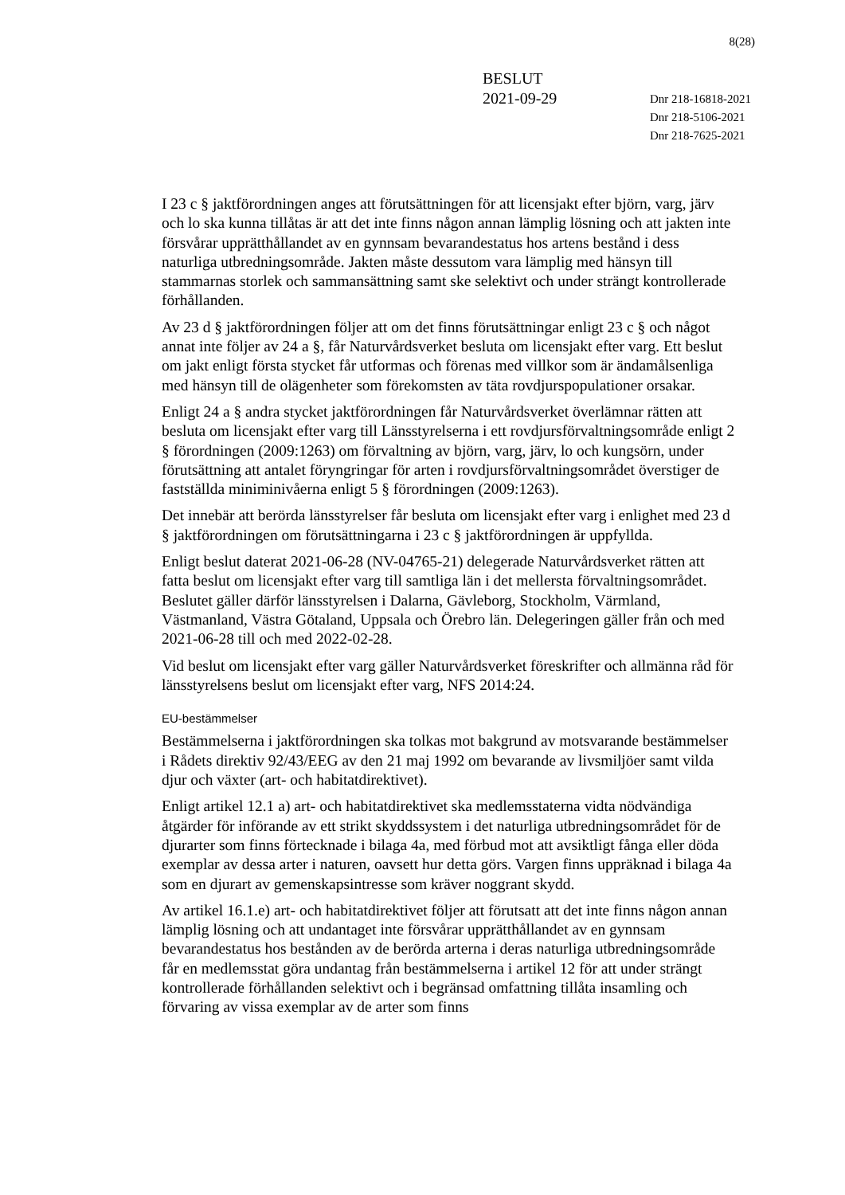8(28)
BESLUT
2021-09-29
Dnr 218-16818-2021
Dnr 218-5106-2021
Dnr 218-7625-2021
I 23 c § jaktförordningen anges att förutsättningen för att licensjakt efter björn, varg, järv och lo ska kunna tillåtas är att det inte finns någon annan lämplig lösning och att jakten inte försvårar upprätthållandet av en gynnsam bevarandestatus hos artens bestånd i dess naturliga utbredningsområde. Jakten måste dessutom vara lämplig med hänsyn till stammarnas storlek och sammansättning samt ske selektivt och under strängt kontrollerade förhållanden.
Av 23 d § jaktförordningen följer att om det finns förutsättningar enligt 23 c § och något annat inte följer av 24 a §, får Naturvårdsverket besluta om licensjakt efter varg. Ett beslut om jakt enligt första stycket får utformas och förenas med villkor som är ändamålsenliga med hänsyn till de olägenheter som förekomsten av täta rovdjurspopulationer orsakar.
Enligt 24 a § andra stycket jaktförordningen får Naturvårdsverket överlämnar rätten att besluta om licensjakt efter varg till Länsstyrelserna i ett rovdjursförvaltningsområde enligt 2 § förordningen (2009:1263) om förvaltning av björn, varg, järv, lo och kungsörn, under förutsättning att antalet föryngringar för arten i rovdjursförvaltningsområdet överstiger de fastställda miniminivåerna enligt 5 § förordningen (2009:1263).
Det innebär att berörda länsstyrelser får besluta om licensjakt efter varg i enlighet med 23 d § jaktförordningen om förutsättningarna i 23 c § jaktförordningen är uppfyllda.
Enligt beslut daterat 2021-06-28 (NV-04765-21) delegerade Naturvårdsverket rätten att fatta beslut om licensjakt efter varg till samtliga län i det mellersta förvaltningsområdet. Beslutet gäller därför länsstyrelsen i Dalarna, Gävleborg, Stockholm, Värmland, Västmanland, Västra Götaland, Uppsala och Örebro län. Delegeringen gäller från och med 2021-06-28 till och med 2022-02-28.
Vid beslut om licensjakt efter varg gäller Naturvårdsverket föreskrifter och allmänna råd för länsstyrelsens beslut om licensjakt efter varg, NFS 2014:24.
EU-bestämmelser
Bestämmelserna i jaktförordningen ska tolkas mot bakgrund av motsvarande bestämmelser i Rådets direktiv 92/43/EEG av den 21 maj 1992 om bevarande av livsmiljöer samt vilda djur och växter (art- och habitatdirektivet).
Enligt artikel 12.1 a) art- och habitatdirektivet ska medlemsstaterna vidta nödvändiga åtgärder för införande av ett strikt skyddssystem i det naturliga utbredningsområdet för de djurarter som finns förtecknade i bilaga 4a, med förbud mot att avsiktligt fånga eller döda exemplar av dessa arter i naturen, oavsett hur detta görs. Vargen finns uppräknad i bilaga 4a som en djurart av gemenskapsintresse som kräver noggrant skydd.
Av artikel 16.1.e) art- och habitatdirektivet följer att förutsatt att det inte finns någon annan lämplig lösning och att undantaget inte försvårar upprätthållandet av en gynnsam bevarandestatus hos bestånden av de berörda arterna i deras naturliga utbredningsområde får en medlemsstat göra undantag från bestämmelserna i artikel 12 för att under strängt kontrollerade förhållanden selektivt och i begränsad omfattning tillåta insamling och förvaring av vissa exemplar av de arter som finns